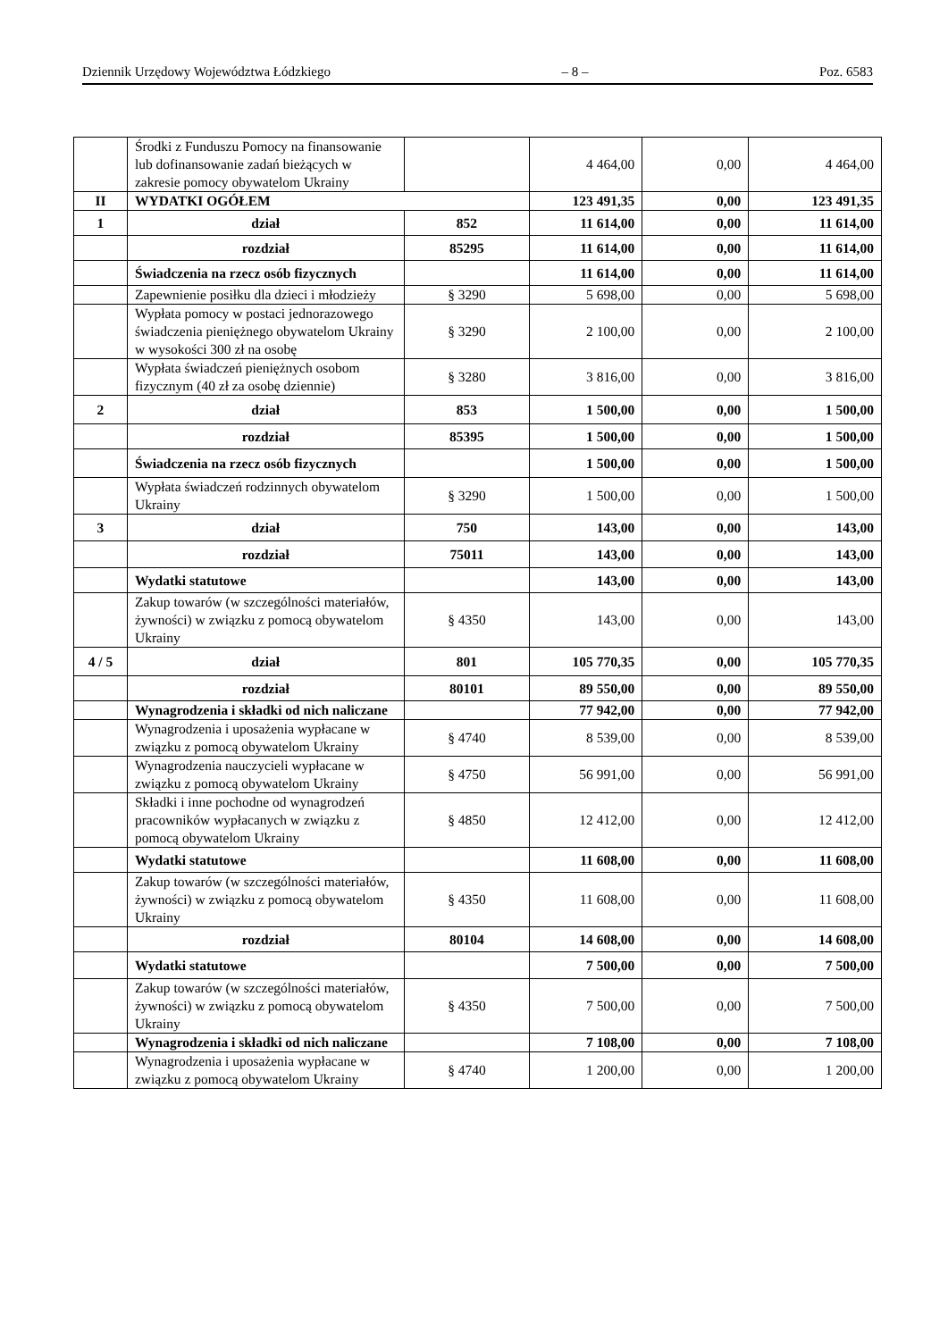Dziennik Urzędowy Województwa Łódzkiego – 8 – Poz. 6583
| | Środki z Funduszu Pomocy na finansowanie lub dofinansowanie zadań bieżących w zakresie pomocy obywatelom Ukrainy | | 4 464,00 | 0,00 | 4 464,00 |
| II | WYDATKI OGÓŁEM | | 123 491,35 | 0,00 | 123 491,35 |
| 1 | dział | 852 | 11 614,00 | 0,00 | 11 614,00 |
| | rozdział | 85295 | 11 614,00 | 0,00 | 11 614,00 |
| | Świadczenia na rzecz osób fizycznych | | 11 614,00 | 0,00 | 11 614,00 |
| | Zapewnienie posiłku dla dzieci i młodzieży | § 3290 | 5 698,00 | 0,00 | 5 698,00 |
| | Wypłata pomocy w postaci jednorazowego świadczenia pieniężnego obywatelom Ukrainy w wysokości 300 zł na osobę | § 3290 | 2 100,00 | 0,00 | 2 100,00 |
| | Wypłata świadczeń pieniężnych osobom fizycznym (40 zł za osobę dziennie) | § 3280 | 3 816,00 | 0,00 | 3 816,00 |
| 2 | dział | 853 | 1 500,00 | 0,00 | 1 500,00 |
| | rozdział | 85395 | 1 500,00 | 0,00 | 1 500,00 |
| | Świadczenia na rzecz osób fizycznych | | 1 500,00 | 0,00 | 1 500,00 |
| | Wypłata świadczeń rodzinnych obywatelom Ukrainy | § 3290 | 1 500,00 | 0,00 | 1 500,00 |
| 3 | dział | 750 | 143,00 | 0,00 | 143,00 |
| | rozdział | 75011 | 143,00 | 0,00 | 143,00 |
| | Wydatki statutowe | | 143,00 | 0,00 | 143,00 |
| | Zakup towarów (w szczególności materiałów, żywności) w związku z pomocą obywatelom Ukrainy | § 4350 | 143,00 | 0,00 | 143,00 |
| 4 / 5 | dział | 801 | 105 770,35 | 0,00 | 105 770,35 |
| | rozdział | 80101 | 89 550,00 | 0,00 | 89 550,00 |
| | Wynagrodzenia i składki od nich naliczane | | 77 942,00 | 0,00 | 77 942,00 |
| | Wynagrodzenia i uposażenia wypłacane w związku z pomocą obywatelom Ukrainy | § 4740 | 8 539,00 | 0,00 | 8 539,00 |
| | Wynagrodzenia nauczycieli wypłacane w związku z pomocą obywatelom Ukrainy | § 4750 | 56 991,00 | 0,00 | 56 991,00 |
| | Składki i inne pochodne od wynagrodzeń pracowników wypłacanych w związku z pomocą obywatelom Ukrainy | § 4850 | 12 412,00 | 0,00 | 12 412,00 |
| | Wydatki statutowe | | 11 608,00 | 0,00 | 11 608,00 |
| | Zakup towarów (w szczególności materiałów, żywności) w związku z pomocą obywatelom Ukrainy | § 4350 | 11 608,00 | 0,00 | 11 608,00 |
| | rozdział | 80104 | 14 608,00 | 0,00 | 14 608,00 |
| | Wydatki statutowe | | 7 500,00 | 0,00 | 7 500,00 |
| | Zakup towarów (w szczególności materiałów, żywności) w związku z pomocą obywatelom Ukrainy | § 4350 | 7 500,00 | 0,00 | 7 500,00 |
| | Wynagrodzenia i składki od nich naliczane | | 7 108,00 | 0,00 | 7 108,00 |
| | Wynagrodzenia i uposażenia wypłacane w związku z pomocą obywatelom Ukrainy | § 4740 | 1 200,00 | 0,00 | 1 200,00 |